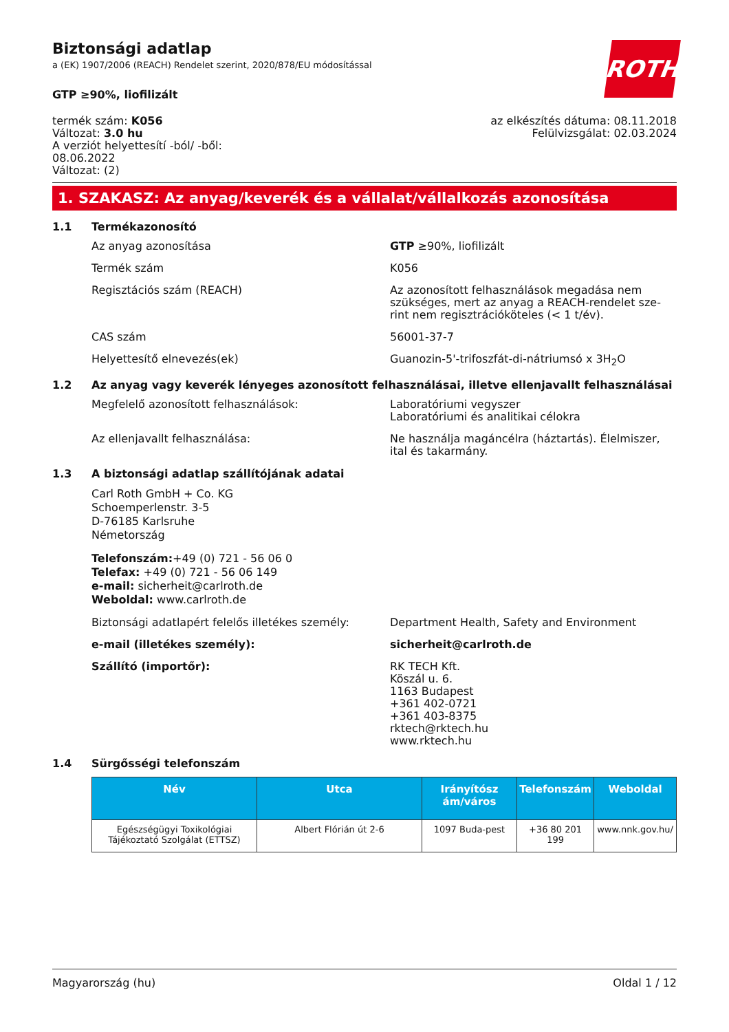ROTH
Biztonsági adatlap
a (EK) 1907/2006 (REACH) Rendelet szerint, 2020/878/EU módosítással
GTP ≥90%, liofilizált
termék szám: K056
Változat: 3.0 hu
A verziót helyettesítí -ból/ -ből:
08.06.2022
Változat: (2)
az elkészítés dátuma: 08.11.2018
Felülvizsgálat: 02.03.2024
1. SZAKASZ: Az anyag/keverék és a vállalat/vállalkozás azonosítása
1.1 Termékazonosító
Az anyag azonosítása GTP ≥90%, liofilizált
Termék szám K056
Regisztációs szám (REACH) Az azonosított felhasználások megadása nem szükséges, mert az anyag a REACH-rendelet sze-rint nem regisztrációköteles (< 1 t/év).
CAS szám 56001-37-7
Helyettesítő elnevezés(ek) Guanozin-5'-trifoszfát-di-nátriumsó x 3H<sub>2</sub>O
1.2 Az anyag vagy keverék lényeges azonosított felhasználásai, illetve ellenjavallt felhasználásai
Megfelelő azonosított felhasználások: Laboratóriumi vegyszer
Laboratóriumi és analitikai célokra
Az ellenjavallt felhasználása: Ne használja magáncélra (háztartás). Élelmiszer, ital és takarmány.
1.3 A biztonsági adatlap szállítójának adatai
Carl Roth GmbH + Co. KG
Schoemperlenstr. 3-5
D-76185 Karlsruhe
Németország
Telefonszám:+49 (0) 721 - 56 06 0
Telefax: +49 (0) 721 - 56 06 149
e-mail: sicherheit@carlroth.de
Weboldal: www.carlroth.de
Biztonsági adatlapért felelős illetékes személy:
Department Health, Safety and Environment
e-mail (illetékes személy): sicherheit@carlroth.de
Szállító (importőr): RK TECH Kft.
Köszál u. 6.
1163 Budapest
+361 402-0721
+361 403-8375
rktech@rktech.hu
www.rktech.hu
1.4 Sürgősségi telefonszám
| Név | Utca | Irányítósz ám/város | Telefonszám | Weboldal |
| --- | --- | --- | --- | --- |
| Egészségügyi Toxikológiai Tájékoztató Szolgálat (ETTSZ) | Albert Flórián út 2-6 | 1097 Buda-pest | +36 80 201 199 | www.nnk.gov.hu/ |
Magyarország (hu) Oldal 1 / 12